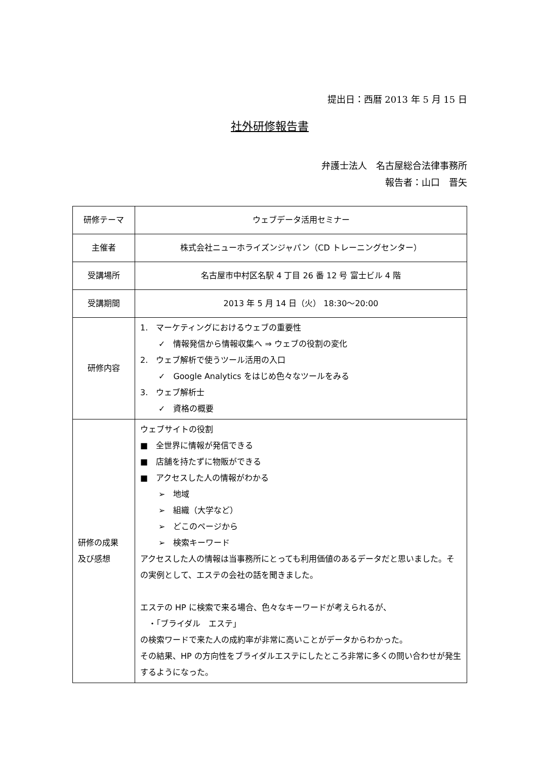提出日：西暦 2013 年 5 月 15 日
社外研修報告書
弁護士法人　名古屋総合法律事務所
報告者：山口　晋矢
| 研修テーマ | ウェブデータ活用セミナー |
| 主催者 | 株式会社ニューホライズンジャパン（CD トレーニングセンター） |
| 受講場所 | 名古屋市中村区名駅 4 丁目 26 番 12 号 富士ビル 4 階 |
| 受講期間 | 2013 年 5 月 14 日（火） 18:30～20:00 |
| 研修内容 | 1. マーケティングにおけるウェブの重要性 ✓ 情報発信から情報収集へ ⇒ ウェブの役割の変化 2. ウェブ解析で使うツール活用の入口 ✓ Google Analytics をはじめ色々なツールをみる 3. ウェブ解析士 ✓ 資格の概要 |
| 研修の成果 及び感想 | ウェブサイトの役割 ■ 全世界に情報が発信できる ■ 店舗を持たずに物販ができる ■ アクセスした人の情報がわかる ➢ 地域 ➢ 組織（大学など） ➢ どこのページから ➢ 検索キーワード アクセスした人の情報は当事務所にとっても利用価値のあるデータだと思いました。その実例として、エステの会社の話を聞きました。 エステの HP に検索で来る場合、色々なキーワードが考えられるが、 ・「ブライダル エステ」 の検索ワードで来た人の成約率が非常に高いことがデータからわかった。 その結果、HP の方向性をブライダルエステにしたところ非常に多くの問い合わせが発生するようになった。 |